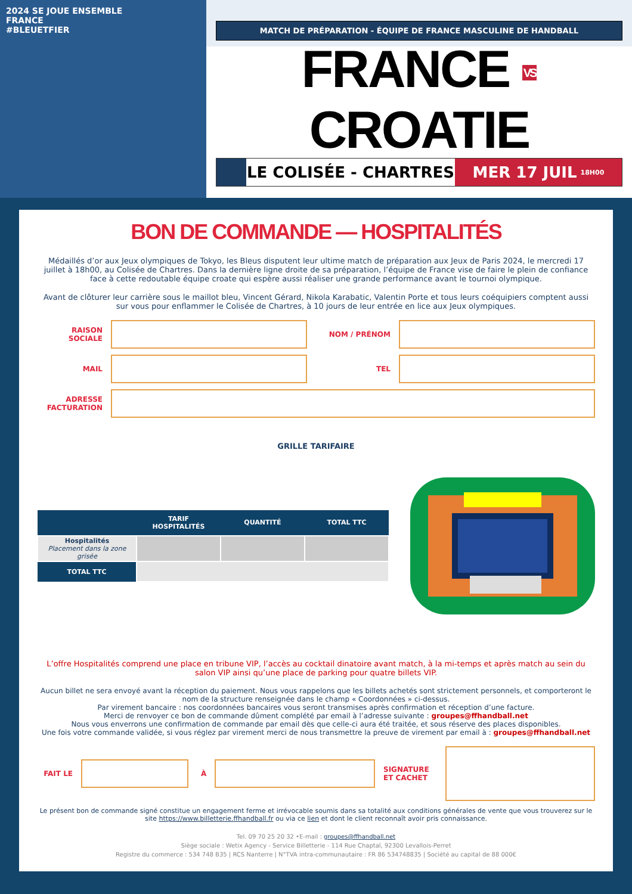2024 SE JOUE ENSEMBLE
FRANCE
#BLEUETFIER
MATCH DE PRÉPARATION - ÉQUIPE DE FRANCE MASCULINE DE HANDBALL
FRANCE VS CROATIE
LE COLISÉE - CHARTRES MER 17 JUIL 18H00
BON DE COMMANDE — HOSPITALITÉS
Médaillés d’or aux Jeux olympiques de Tokyo, les Bleus disputent leur ultime match de préparation aux Jeux de Paris 2024, le mercredi 17 juillet à 18h00, au Colisée de Chartres. Dans la dernière ligne droite de sa préparation, l’équipe de France vise de faire le plein de confiance face à cette redoutable équipe croate qui espère aussi réaliser une grande performance avant le tournoi olympique.
Avant de clôturer leur carrière sous le maillot bleu, Vincent Gérard, Nikola Karabatic, Valentin Porte et tous leurs coéquipiers comptent aussi sur vous pour enflammer le Colisée de Chartres, à 10 jours de leur entrée en lice aux Jeux olympiques.
RAISON SOCIALE NOM / PRÉNOM
MAIL TEL
ADRESSE FACTURATION
GRILLE TARIFAIRE
| | TARIF HOSPITALITÉS | QUANTITÉ | TOTAL TTC |
| --- | --- | --- | --- |
| Hospitalités Placement dans la zone grisée | | | |
| TOTAL TTC | | | |
L’offre Hospitalités comprend une place en tribune VIP, l’accès au cocktail dinatoire avant match, à la mi-temps et après match au sein du salon VIP ainsi qu’une place de parking pour quatre billets VIP.
Aucun billet ne sera envoyé avant la réception du paiement. Nous vous rappelons que les billets achetés sont strictement personnels, et comporteront le nom de la structure renseignée dans le champ « Coordonnées » ci-dessus.
Par virement bancaire : nos coordonnées bancaires vous seront transmises après confirmation et réception d’une facture.
Merci de renvoyer ce bon de commande dûment complété par email à l’adresse suivante : groupes@ffhandball.net
Nous vous enverrons une confirmation de commande par email dès que celle-ci aura été traitée, et sous réserve des places disponibles.
Une fois votre commande validée, si vous réglez par virement merci de nous transmettre la preuve de virement par email à : groupes@ffhandball.net
FAIT LE À
SIGNATURE ET CACHET
Le présent bon de commande signé constitue un engagement ferme et irrévocable soumis dans sa totalité aux conditions générales de vente que vous trouverez sur le site https://www.billetterie.ffhandball.fr ou via ce lien et dont le client reconnaît avoir pris connaissance.
Tel. 09 70 25 20 32 •E-mail : groupes@ffhandball.net
Siège sociale : Wetix Agency - Service Billetterie - 114 Rue Chaptal, 92300 Levallois-Perret
Registre du commerce : 534 748 B35 | RCS Nanterre | N°TVA intra-communautaire : FR 86 534748835 | Société au capital de 88 000€